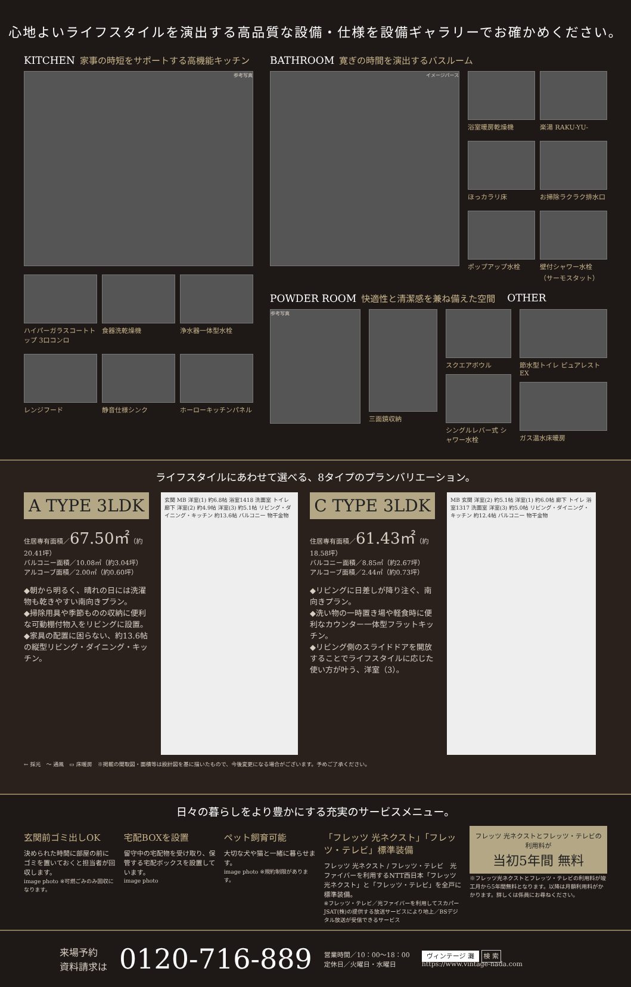心地よいライフスタイルを演出する高品質な設備・仕様を設備ギャラリーでお確かめください。
KITCHEN 家事の時短をサポートする高機能キッチン
参考写真
ハイパーガラスコートトップ 3口コンロ
食器洗乾燥機
浄水器一体型水栓
レンジフード
静音仕様シンク
ホーローキッチンパネル
BATHROOM 寛ぎの時間を演出するバスルーム
イメージパース
浴室暖房乾燥機
楽湯 RAKU-YU-
ほっカラリ床
お掃除ラクラク排水口
ポップアップ水栓
壁付シャワー水栓
（サーモスタット）
POWDER ROOM 快適性と清潔感を兼ね備えた空間
OTHER
参考写真
三面鏡収納 スクエアボウル
シングルレバー式 シャワー水栓
節水型トイレ ピュアレストEX
ガス温水床暖房
ライフスタイルにあわせて選べる、8タイプのプランバリエーション。
A TYPE 3LDK
住居専有面積／67.50㎡（約20.41坪）
バルコニー面積／10.08㎡（約3.04坪）
アルコーブ面積／2.00㎡（約0.60坪）
◆朝から明るく、晴れの日には洗濯物も乾きやすい南向きプラン。
◆掃除用具や季節ものの収納に便利な可動棚付物入をリビングに設置。
◆家具の配置に困らない、約13.6帖の縦型リビング・ダイニング・キッチン。
玄関 MB 洋室(1) 約6.8帖 浴室1418 洗面室 トイレ 廊下 洋室(2) 約4.9帖 洋室(3) 約5.1帖 リビング・ダイニング・キッチン 約13.6帖 バルコニー 物干金物
C TYPE 3LDK
住居専有面積／61.43㎡（約18.58坪）
バルコニー面積／8.85㎡（約2.67坪）
アルコーブ面積／2.44㎡（約0.73坪）
◆リビングに日差しが降り注ぐ、南向きプラン。
◆洗い物の一時置き場や軽食時に便利なカウンター一体型フラットキッチン。
◆リビング側のスライドドアを開放することでライフスタイルに応じた使い方が叶う、洋室（3）。
MB 玄関 洋室(2) 約5.1帖 洋室(1) 約6.0帖 廊下 トイレ 浴室1317 洗面室 洋室(3) 約5.0帖 リビング・ダイニング・キッチン 約12.4帖 バルコニー 物干金物
← 採光　～ 通風　▭ 床暖房　※掲載の間取図・面積等は設計図を基に描いたもので、今後変更になる場合がございます。予めご了承ください。
日々の暮らしをより豊かにする充実のサービスメニュー。
玄関前ゴミ出しOK
決められた時間に部屋の前にゴミを置いておくと担当者が回収します。
image photo ※可燃ごみのみ回収になります。
宅配BOXを設置
留守中の宅配物を受け取り、保管する宅配ボックスを設置しています。
image photo
ペット飼育可能
大切な犬や猫と一緒に暮らせます。
image photo ※規約制限があります。
「フレッツ 光ネクスト」「フレッツ・テレビ」標準装備
フレッツ 光ネクスト / フレッツ・テレビ　光ファイバーを利用するNTT西日本「フレッツ 光ネクスト」と「フレッツ・テレビ」を全戸に標準装備。
※フレッツ・テレビ／光ファイバーを利用してスカパーJSAT(株)の提供する放送サービスにより地上／BSデジタル放送が受信できるサービス
フレッツ 光ネクストとフレッツ・テレビの利用料が
当初5年間 無料
※フレッツ光ネクストとフレッツ・テレビの利用料が竣工月から5年間無料となります。以降は月額利用料がかかります。詳しくは係員にお尋ねください。
来場予約
資料請求は
0120-716-889
営業時間／10：00～18：00
定休日／火曜日・水曜日
ヴィンテージ 灘 検 索
https://www.vintage-nada.com